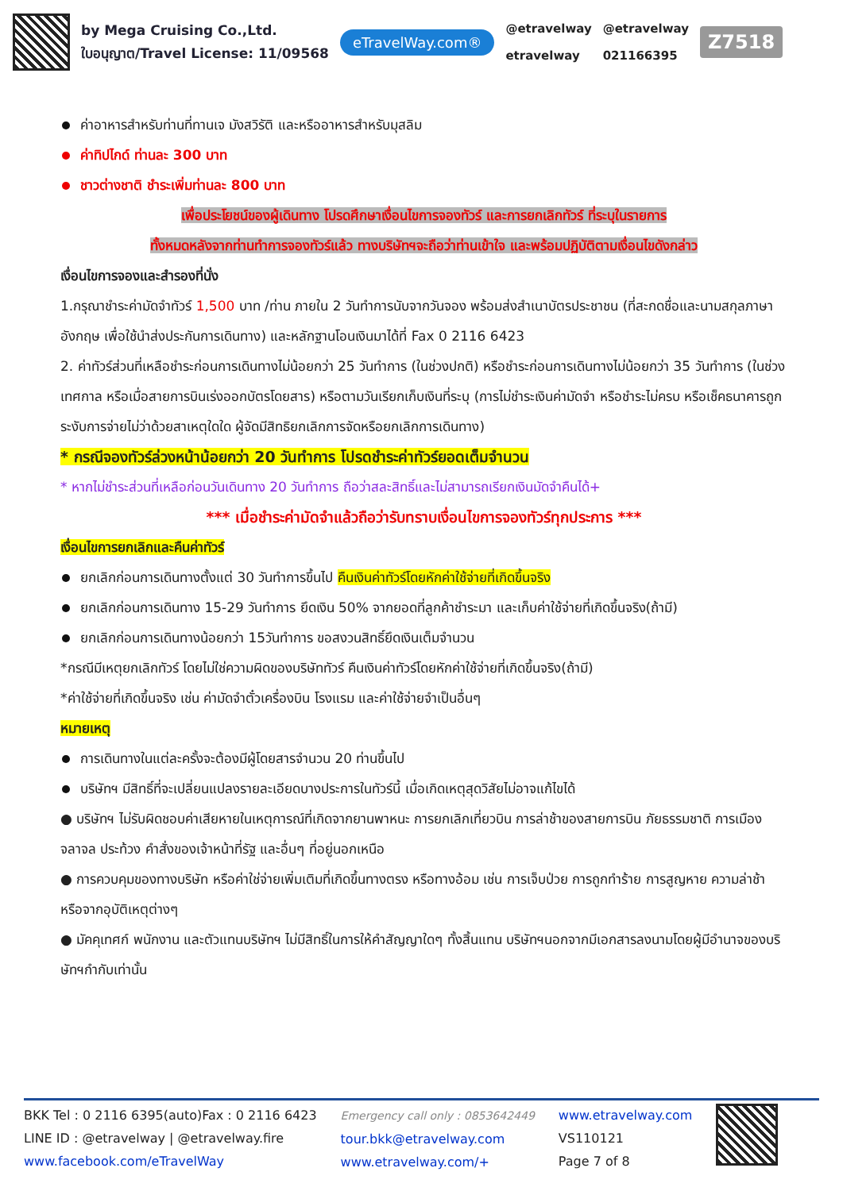by Mega Cruising Co.,Ltd.
ใบอนุญาต/Travel License: 11/09568
eTravelWay.com®
@etravelway
etravelway
@etravelway
021166395
Z7518
ค่าอาหารสำหรับท่านที่ทานเจ มังสวิรัติ และหรืออาหารสำหรับมุสลิม
ค่าทิปไกด์ ท่านละ 300 บาท
ชาวต่างชาติ ชำระเพิ่มท่านละ 800 บาท
เพื่อประโยชน์ของผู้เดินทาง โปรดศึกษาเงื่อนไขการจองทัวร์ และการยกเลิกทัวร์ ที่ระบุในรายการ
ทั้งหมดหลังจากท่านทำการจองทัวร์แล้ว ทางบริษัทฯจะถือว่าท่านเข้าใจ และพร้อมปฏิบัติตามเงื่อนไขดังกล่าว
เงื่อนไขการจองและสำรองที่นั่ง
1.กรุณาชำระค่ามัดจำทัวร์ 1,500 บาท /ท่าน ภายใน 2 วันทำการนับจากวันจอง พร้อมส่งสำเนาบัตรประชาชน (ที่สะกดชื่อและนามสกุลภาษาอังกฤษ เพื่อใช้นำส่งประกันการเดินทาง) และหลักฐานโอนเงินมาได้ที่ Fax 0 2116 6423
2. ค่าทัวร์ส่วนที่เหลือชำระก่อนการเดินทางไม่น้อยกว่า 25 วันทำการ (ในช่วงปกติ) หรือชำระก่อนการเดินทางไม่น้อยกว่า 35 วันทำการ (ในช่วงเทศกาล หรือเมื่อสายการบินเร่งออกบัตรโดยสาร) หรือตามวันเรียกเก็บเงินที่ระบุ (การไม่ชำระเงินค่ามัดจำ หรือชำระไม่ครบ หรือเช็คธนาคารถูกระงับการจ่ายไม่ว่าด้วยสาเหตุใดใด ผู้จัดมีสิทธิยกเลิกการจัดหรือยกเลิกการเดินทาง)
* กรณีจองทัวร์ล่วงหน้าน้อยกว่า 20 วันทำการ โปรดชำระค่าทัวร์ยอดเต็มจำนวน
* หากไม่ชำระส่วนที่เหลือก่อนวันเดินทาง 20 วันทำการ ถือว่าสละสิทธิ์และไม่สามารถเรียกเงินมัดจำคืนได้+
*** เมื่อชำระค่ามัดจำแล้วถือว่ารับทราบเงื่อนไขการจองทัวร์ทุกประการ ***
เงื่อนไขการยกเลิกและคืนค่าทัวร์
ยกเลิกก่อนการเดินทางตั้งแต่ 30 วันทำการขึ้นไป คืนเงินค่าทัวร์โดยหักค่าใช้จ่ายที่เกิดขึ้นจริง
ยกเลิกก่อนการเดินทาง 15-29 วันทำการ ยึดเงิน 50% จากยอดที่ลูกค้าชำระมา และเก็บค่าใช้จ่ายที่เกิดขึ้นจริง(ถ้ามี)
ยกเลิกก่อนการเดินทางน้อยกว่า 15วันทำการ ขอสงวนสิทธิ์ยึดเงินเต็มจำนวน
*กรณีมีเหตุยกเลิกทัวร์ โดยไม่ใช่ความผิดของบริษัททัวร์ คืนเงินค่าทัวร์โดยหักค่าใช้จ่ายที่เกิดขึ้นจริง(ถ้ามี)
*ค่าใช้จ่ายที่เกิดขึ้นจริง เช่น ค่ามัดจำตั๋วเครื่องบิน โรงแรม และค่าใช้จ่ายจำเป็นอื่นๆ
หมายเหตุ
การเดินทางในแต่ละครั้งจะต้องมีผู้โดยสารจำนวน 20 ท่านขึ้นไป
บริษัทฯ มีสิทธิ์ที่จะเปลี่ยนแปลงรายละเอียดบางประการในทัวร์นี้ เมื่อเกิดเหตุสุดวิสัยไม่อาจแก้ไขได้
● บริษัทฯ ไม่รับผิดชอบค่าเสียหายในเหตุการณ์ที่เกิดจากยานพาหนะ การยกเลิกเที่ยวบิน การล่าช้าของสายการบิน ภัยธรรมชาติ การเมือง จลาจล ประท้วง คำสั่งของเจ้าหน้าที่รัฐ และอื่นๆ ที่อยู่นอกเหนือ
● การควบคุมของทางบริษัท หรือค่าใช่จ่ายเพิ่มเติมที่เกิดขึ้นทางตรง หรือทางอ้อม เช่น การเจ็บป่วย การถูกทำร้าย การสูญหาย ความล่าช้า หรือจากอุบัติเหตุต่างๆ
● มัคคุเทศก์ พนักงาน และตัวแทนบริษัทฯ ไม่มีสิทธิ์ในการให้คำสัญญาใดๆ ทั้งสิ้นแทน บริษัทฯนอกจากมีเอกสารลงนามโดยผู้มีอำนาจของบริษัทฯกำกับเท่านั้น
BKK Tel : 0 2116 6395(auto)Fax : 0 2116 6423
LINE ID : @etravelway | @etravelway.fire
www.facebook.com/eTravelWay
Emergency call only : 0853642449
tour.bkk@etravelway.com
www.etravelway.com/+
www.etravelway.com
VS110121
Page 7 of 8